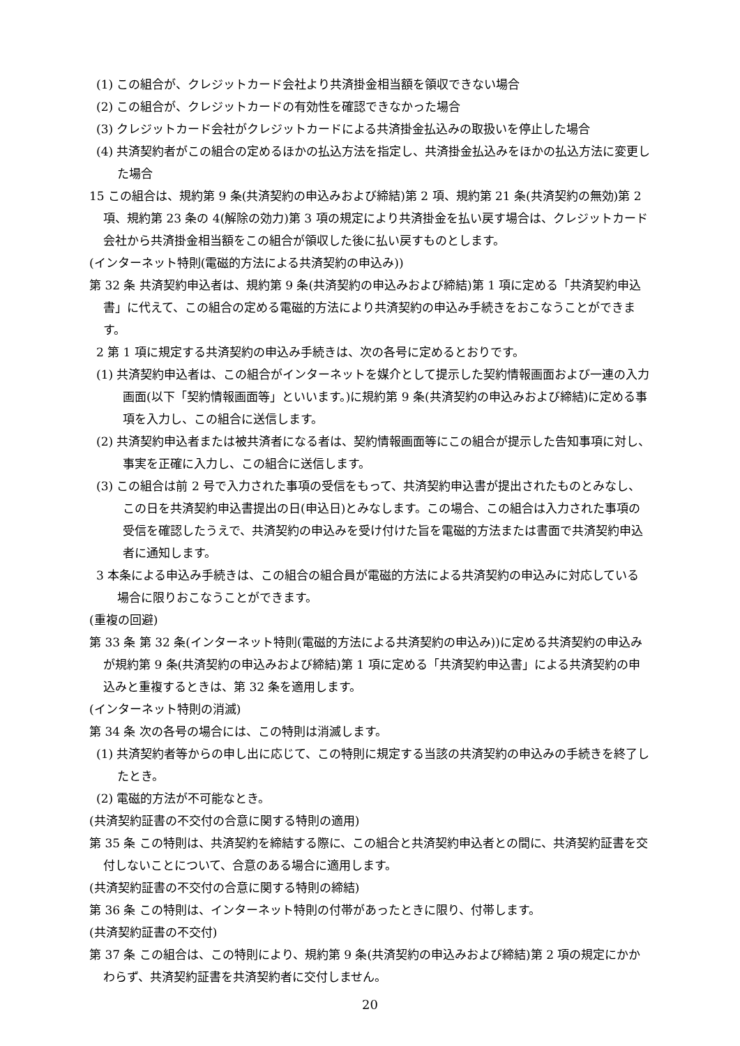(1) この組合が、クレジットカード会社より共済掛金相当額を領収できない場合
(2) この組合が、クレジットカードの有効性を確認できなかった場合
(3) クレジットカード会社がクレジットカードによる共済掛金払込みの取扱いを停止した場合
(4) 共済契約者がこの組合の定めるほかの払込方法を指定し、共済掛金払込みをほかの払込方法に変更した場合
15 この組合は、規約第 9 条(共済契約の申込みおよび締結)第 2 項、規約第 21 条(共済契約の無効)第 2 項、規約第 23 条の 4(解除の効力)第 3 項の規定により共済掛金を払い戻す場合は、クレジットカード会社から共済掛金相当額をこの組合が領収した後に払い戻すものとします。
(インターネット特則(電磁的方法による共済契約の申込み))
第 32 条 共済契約申込者は、規約第 9 条(共済契約の申込みおよび締結)第 1 項に定める「共済契約申込書」に代えて、この組合の定める電磁的方法により共済契約の申込み手続きをおこなうことができます。
2 第 1 項に規定する共済契約の申込み手続きは、次の各号に定めるとおりです。
(1) 共済契約申込者は、この組合がインターネットを媒介として提示した契約情報画面および一連の入力画面(以下「契約情報画面等」といいます。)に規約第 9 条(共済契約の申込みおよび締結)に定める事項を入力し、この組合に送信します。
(2) 共済契約申込者または被共済者になる者は、契約情報画面等にこの組合が提示した告知事項に対し、事実を正確に入力し、この組合に送信します。
(3) この組合は前 2 号で入力された事項の受信をもって、共済契約申込書が提出されたものとみなし、この日を共済契約申込書提出の日(申込日)とみなします。この場合、この組合は入力された事項の受信を確認したうえで、共済契約の申込みを受け付けた旨を電磁的方法または書面で共済契約申込者に通知します。
3 本条による申込み手続きは、この組合の組合員が電磁的方法による共済契約の申込みに対応している場合に限りおこなうことができます。
(重複の回避)
第 33 条 第 32 条(インターネット特則(電磁的方法による共済契約の申込み))に定める共済契約の申込みが規約第 9 条(共済契約の申込みおよび締結)第 1 項に定める「共済契約申込書」による共済契約の申込みと重複するときは、第 32 条を適用します。
(インターネット特則の消滅)
第 34 条 次の各号の場合には、この特則は消滅します。
(1) 共済契約者等からの申し出に応じて、この特則に規定する当該の共済契約の申込みの手続きを終了したとき。
(2) 電磁的方法が不可能なとき。
(共済契約証書の不交付の合意に関する特則の適用)
第 35 条 この特則は、共済契約を締結する際に、この組合と共済契約申込者との間に、共済契約証書を交付しないことについて、合意のある場合に適用します。
(共済契約証書の不交付の合意に関する特則の締結)
第 36 条 この特則は、インターネット特則の付帯があったときに限り、付帯します。
(共済契約証書の不交付)
第 37 条 この組合は、この特則により、規約第 9 条(共済契約の申込みおよび締結)第 2 項の規定にかかわらず、共済契約証書を共済契約者に交付しません。
20